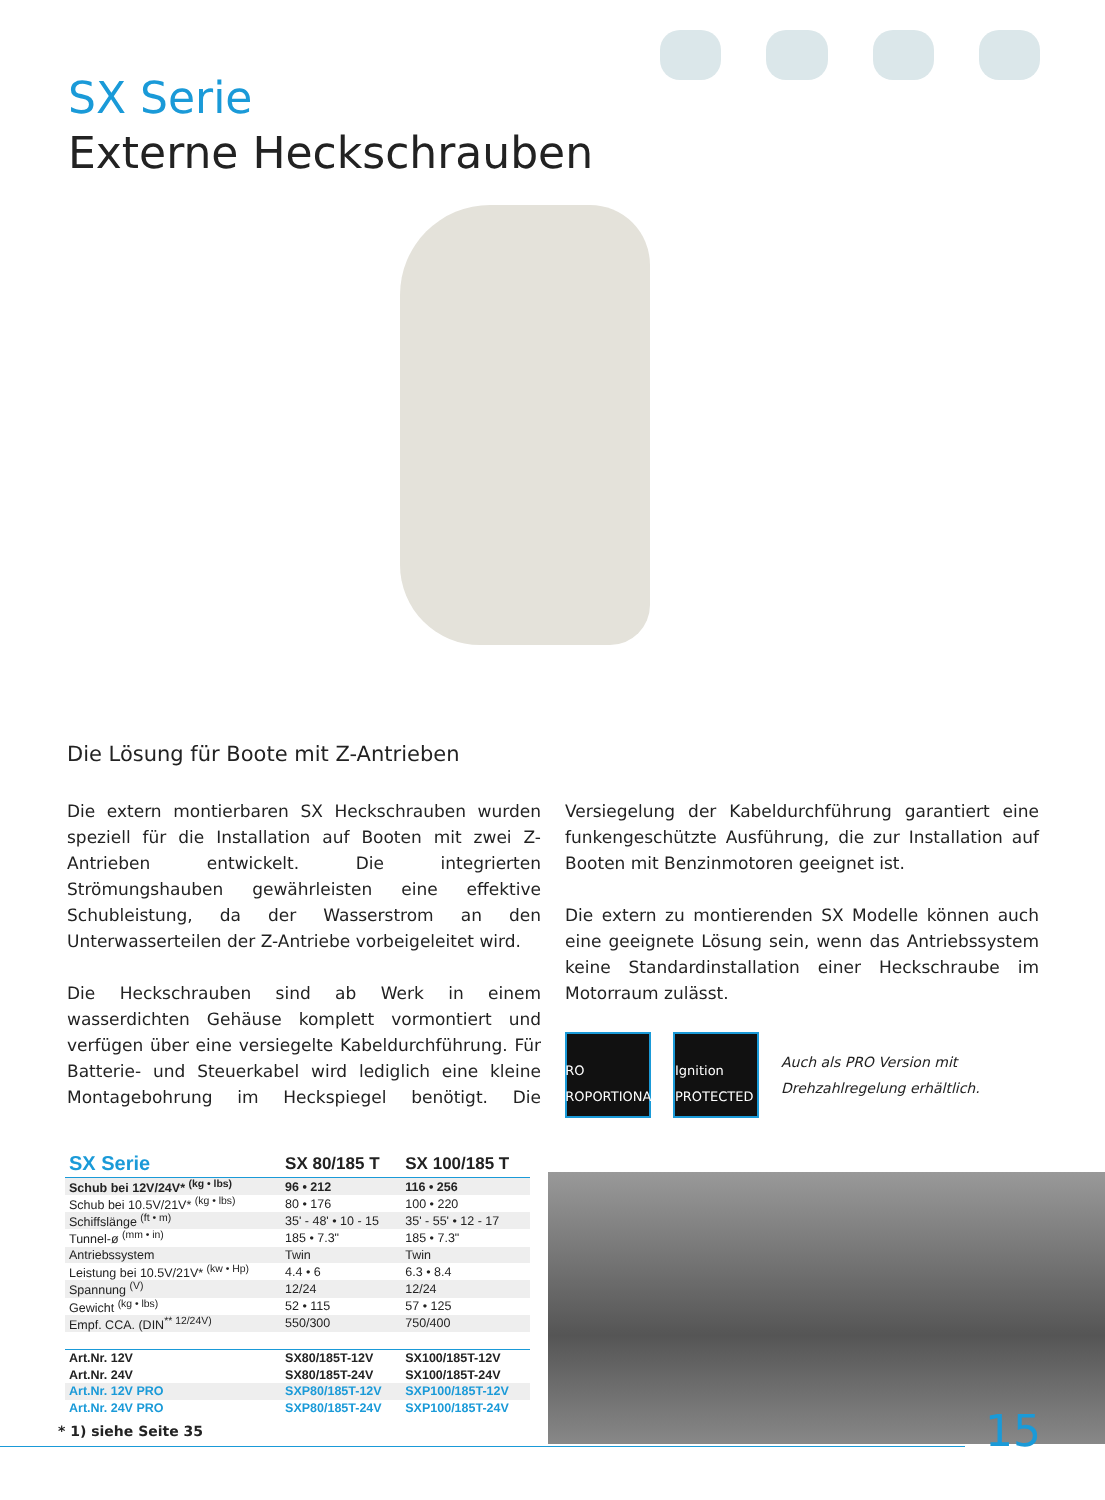SX Serie
Externe Heckschrauben
Die Lösung für Boote mit Z-Antrieben
Die extern montierbaren SX Heckschrauben wurden speziell für die Installation auf Booten mit zwei Z-Antrieben entwickelt. Die integrierten Strömungshauben gewährleisten eine effektive Schubleistung, da der Wasserstrom an den Unterwasserteilen der Z-Antriebe vorbeigeleitet wird.
Die Heckschrauben sind ab Werk in einem wasserdichten Gehäuse komplett vormontiert und verfügen über eine versiegelte Kabeldurchführung. Für Batterie- und Steuerkabel wird lediglich eine kleine Montagebohrung im Heckspiegel benötigt. Die Versiegelung der Kabeldurchführung garantiert eine funkengeschützte Ausführung, die zur Installation auf Booten mit Benzinmotoren geeignet ist.
Die extern zu montierenden SX Modelle können auch eine geeignete Lösung sein, wenn das Antriebssystem keine Standardinstallation einer Heckschraube im Motorraum zulässt.
PRO PROPORTIONAL
Ignition PROTECTED
Auch als PRO Version mit
Drehzahlregelung erhältlich.
| SX Serie | SX 80/185 T | SX 100/185 T |
| --- | --- | --- |
| Schub bei 12V/24V* <sup>(kg • lbs)</sup> | 96 • 212 | 116 • 256 |
| Schub bei 10.5V/21V* <sup>(kg • lbs)</sup> | 80 • 176 | 100 • 220 |
| Schiffslänge <sup>(ft • m)</sup> | 35' - 48' • 10 - 15 | 35' - 55' • 12 - 17 |
| Tunnel-ø <sup>(mm • in)</sup> | 185 • 7.3" | 185 • 7.3" |
| Antriebssystem | Twin | Twin |
| Leistung bei 10.5V/21V* <sup>(kw • Hp)</sup> | 4.4 • 6 | 6.3 • 8.4 |
| Spannung <sup>(V)</sup> | 12/24 | 12/24 |
| Gewicht <sup>(kg • lbs)</sup> | 52 • 115 | 57 • 125 |
| Empf. CCA. (DIN<sup>** 12/24V)</sup> | 550/300 | 750/400 |
| Art.Nr. 12V | SX80/185T-12V | SX100/185T-12V |
| Art.Nr. 24V | SX80/185T-24V | SX100/185T-24V |
| Art.Nr. 12V PRO | SXP80/185T-12V | SXP100/185T-12V |
| Art.Nr. 24V PRO | SXP80/185T-24V | SXP100/185T-24V |
* 1) siehe Seite 35 15